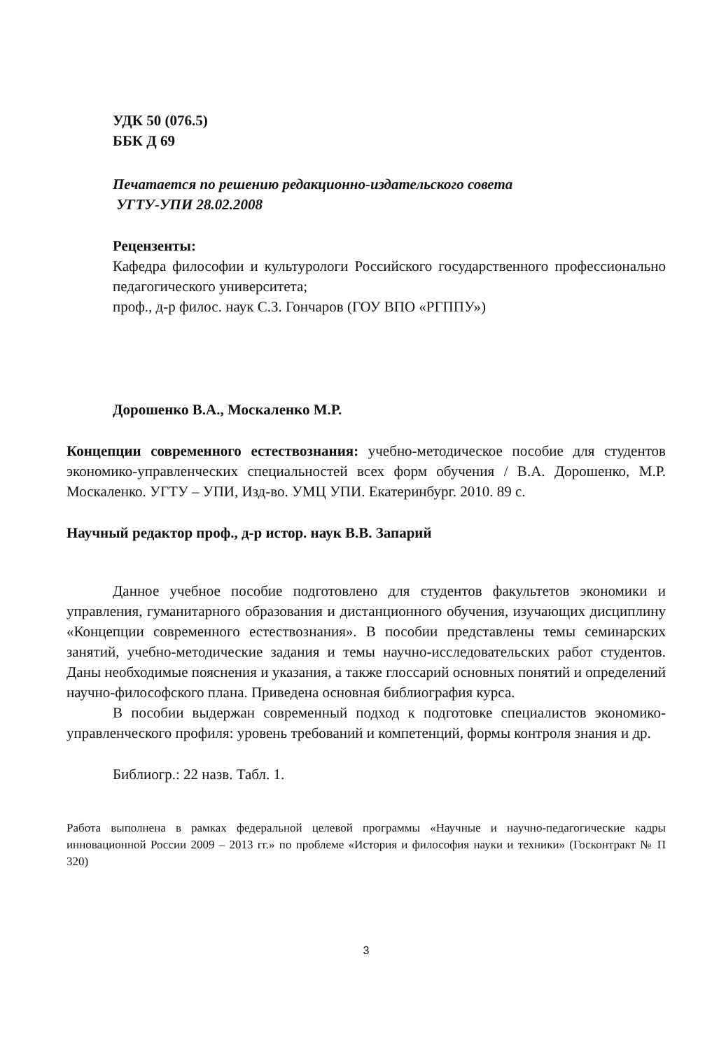УДК 50 (076.5)
ББК Д 69
Печатается по решению редакционно-издательского совета
УГТУ-УПИ 28.02.2008
Рецензенты:
Кафедра философии и культурологи Российского государственного профессионально педагогического университета;
проф., д-р филос. наук С.З. Гончаров (ГОУ ВПО «РГППУ»)
Дорошенко В.А., Москаленко М.Р.
Концепции современного естествознания: учебно-методическое пособие для студентов экономико-управленческих специальностей всех форм обучения / В.А. Дорошенко, М.Р. Москаленко. УГТУ – УПИ, Изд-во. УМЦ УПИ. Екатеринбург. 2010. 89 с.
Научный редактор проф., д-р истор. наук В.В. Запарий
Данное учебное пособие подготовлено для студентов факультетов экономики и управления, гуманитарного образования и дистанционного обучения, изучающих дисциплину «Концепции современного естествознания». В пособии представлены темы семинарских занятий, учебно-методические задания и темы научно-исследовательских работ студентов. Даны необходимые пояснения и указания, а также глоссарий основных понятий и определений научно-философского плана. Приведена основная библиография курса.
В пособии выдержан современный подход к подготовке специалистов экономико-управленческого профиля: уровень требований и компетенций, формы контроля знания и др.
Библиогр.: 22 назв. Табл. 1.
Работа выполнена в рамках федеральной целевой программы «Научные и научно-педагогические кадры инновационной России 2009 – 2013 гг.» по проблеме «История и философия науки и техники» (Госконтракт № П 320)
3